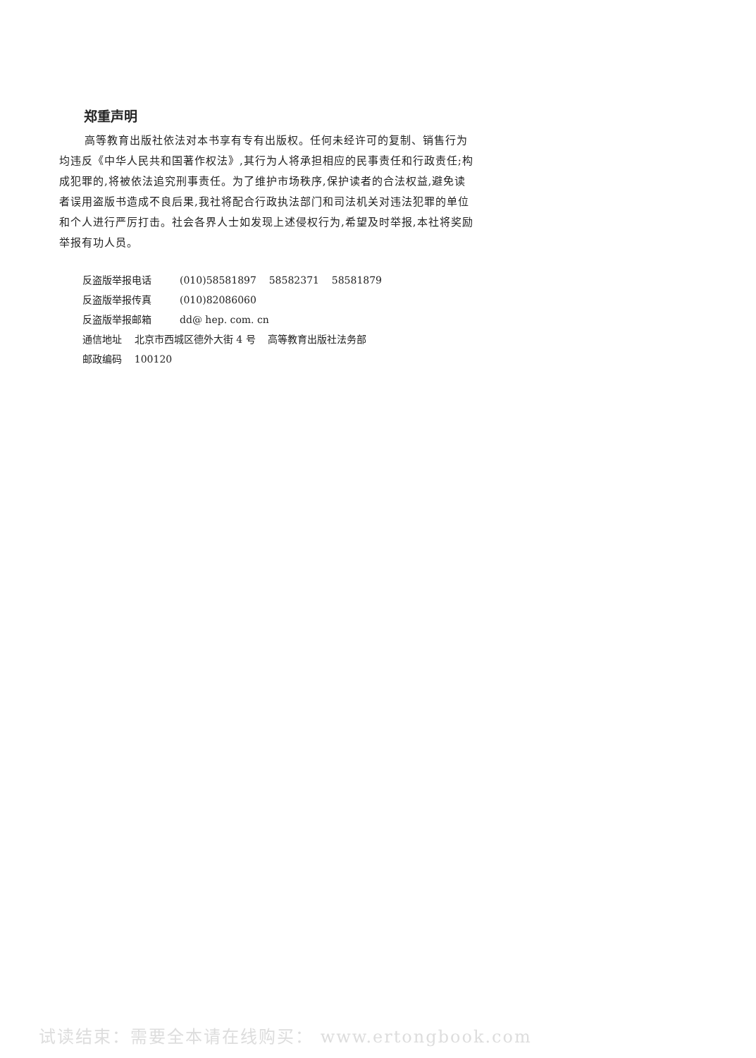郑重声明
高等教育出版社依法对本书享有专有出版权。任何未经许可的复制、销售行为均违反《中华人民共和国著作权法》,其行为人将承担相应的民事责任和行政责任;构成犯罪的,将被依法追究刑事责任。为了维护市场秩序,保护读者的合法权益,避免读者误用盗版书造成不良后果,我社将配合行政执法部门和司法机关对违法犯罪的单位和个人进行严厉打击。社会各界人士如发现上述侵权行为,希望及时举报,本社将奖励举报有功人员。
反盗版举报电话 (010)58581897 58582371 58581879
反盗版举报传真 (010)82086060
反盗版举报邮箱 dd@ hep. com. cn
通信地址 北京市西城区德外大街 4 号 高等教育出版社法务部
邮政编码 100120
试读结束：需要全本请在线购买： www.ertongbook.com